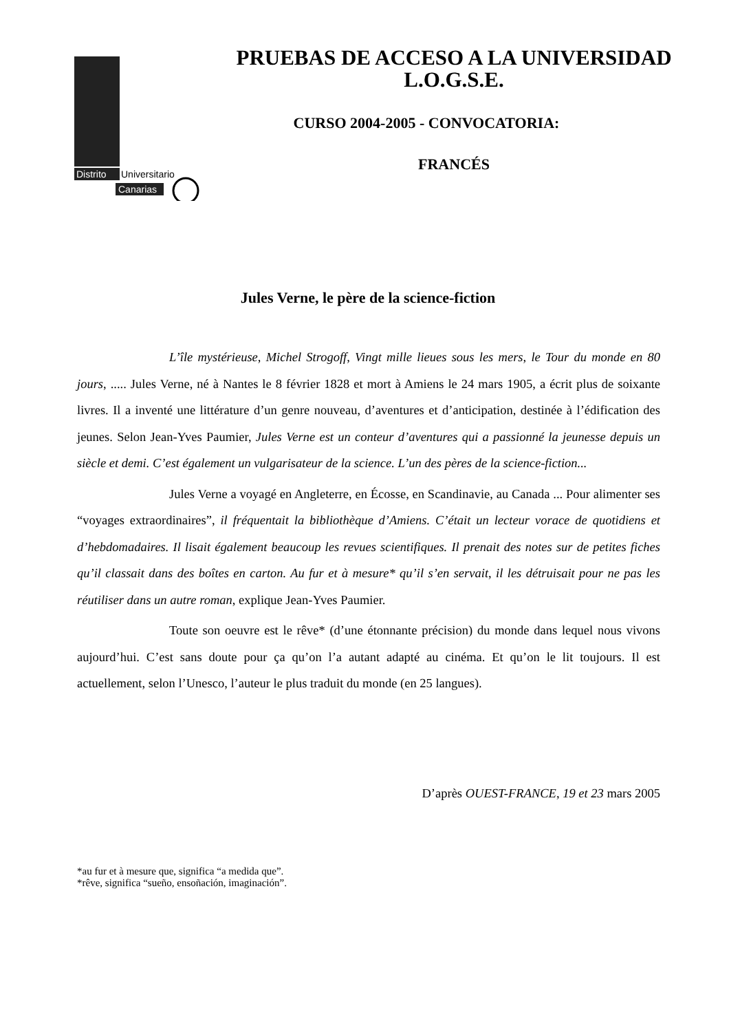Distrito
Universitario
Canarias
PRUEBAS DE ACCESO A LA UNIVERSIDAD
L.O.G.S.E.
CURSO 2004-2005 - CONVOCATORIA:
FRANCÉS
Jules Verne, le père de la science-fiction
L’île mystérieuse, Michel Strogoff, Vingt mille lieues sous les mers, le Tour du monde en 80 jours, ..... Jules Verne, né à Nantes le 8 février 1828 et mort à Amiens le 24 mars 1905, a écrit plus de soixante livres. Il a inventé une littérature d’un genre nouveau, d’aventures et d’anticipation, destinée à l’édification des jeunes. Selon Jean-Yves Paumier, Jules Verne est un conteur d’aventures qui a passionné la jeunesse depuis un siècle et demi. C’est également un vulgarisateur de la science. L’un des pères de la science-fiction...
Jules Verne a voyagé en Angleterre, en Écosse, en Scandinavie, au Canada ... Pour alimenter ses “voyages extraordinaires”, il fréquentait la bibliothèque d’Amiens. C’était un lecteur vorace de quotidiens et d’hebdomadaires. Il lisait également beaucoup les revues scientifiques. Il prenait des notes sur de petites fiches qu’il classait dans des boîtes en carton. Au fur et à mesure* qu’il s’en servait, il les détruisait pour ne pas les réutiliser dans un autre roman, explique Jean-Yves Paumier.
Toute son oeuvre est le rêve* (d’une étonnante précision) du monde dans lequel nous vivons aujourd’hui. C’est sans doute pour ça qu’on l’a autant adapté au cinéma. Et qu’on le lit toujours. Il est actuellement, selon l’Unesco, l’auteur le plus traduit du monde (en 25 langues).
D’après OUEST-FRANCE, 19 et 23 mars 2005
*au fur et à mesure que, significa “a medida que”.
*rêve, significa “sueño, ensoñación, imaginación”.